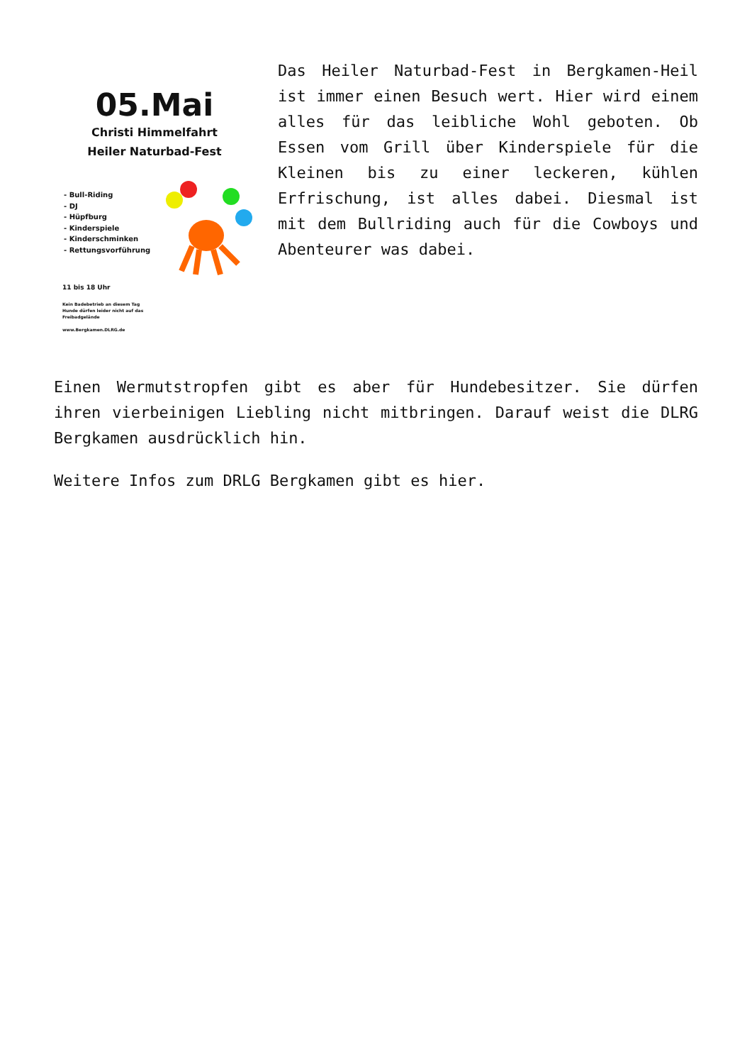05.Mai
Christi Himmelfahrt
Heiler Naturbad-Fest
- Bull-Riding
- DJ
- Hüpfburg
- Kinderspiele
- Kinderschminken
- Rettungsvorführung
11 bis 18 Uhr
Kein Badebetrieb an diesem Tag
Hunde dürfen leider nicht auf das
Freibadgelände
www.Bergkamen.DLRG.de
Das Heiler Naturbad-Fest in Bergkamen-Heil ist immer einen Besuch wert. Hier wird einem alles für das leibliche Wohl geboten. Ob Essen vom Grill über Kinderspiele für die Kleinen bis zu einer leckeren, kühlen Erfrischung, ist alles dabei. Diesmal ist mit dem Bullriding auch für die Cowboys und Abenteurer was dabei.
Einen Wermutstropfen gibt es aber für Hundebesitzer. Sie dürfen ihren vierbeinigen Liebling nicht mitbringen. Darauf weist die DLRG Bergkamen ausdrücklich hin.
Weitere Infos zum DRLG Bergkamen gibt es hier.